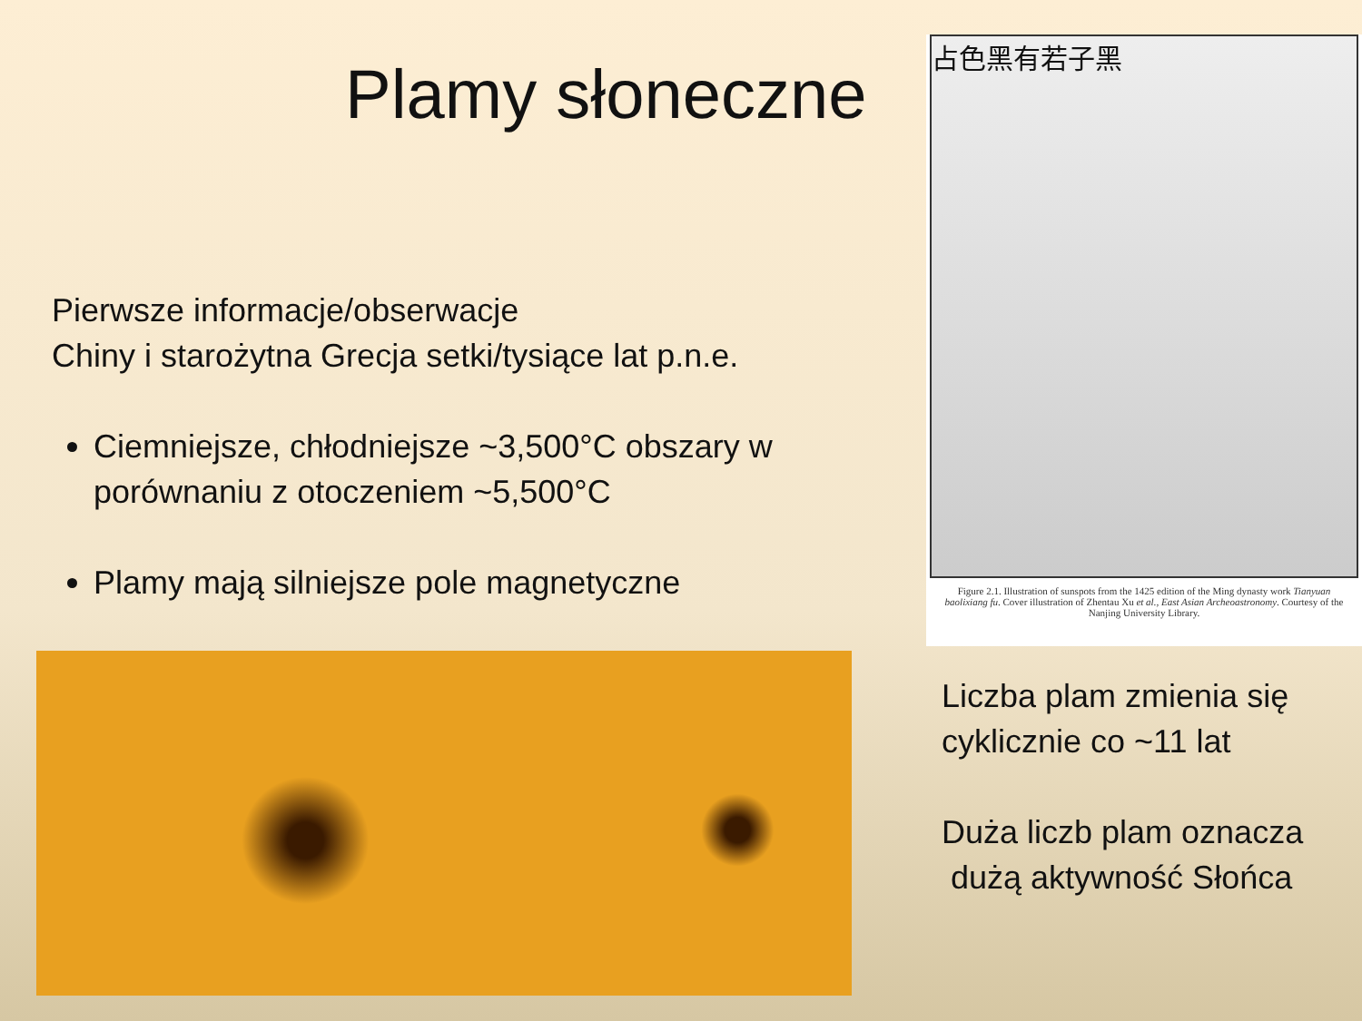Plamy słoneczne
Pierwsze informacje/obserwacje
Chiny i starożytna Grecja setki/tysiące lat p.n.e.
Ciemniejsze, chłodniejsze ~3,500°C obszary w porównaniu z otoczeniem ~5,500°C
Plamy mają silniejsze pole magnetyczne
占色黑有若子黑
Figure 2.1. Illustration of sunspots from the 1425 edition of the Ming dynasty work Tianyuan baolixiang fu. Cover illustration of Zhentau Xu et al., East Asian Archeoastronomy. Courtesy of the Nanjing University Library.
Liczba plam zmienia się cyklicznie co ~11 lat
Duża liczb plam oznacza
dużą aktywność Słońca